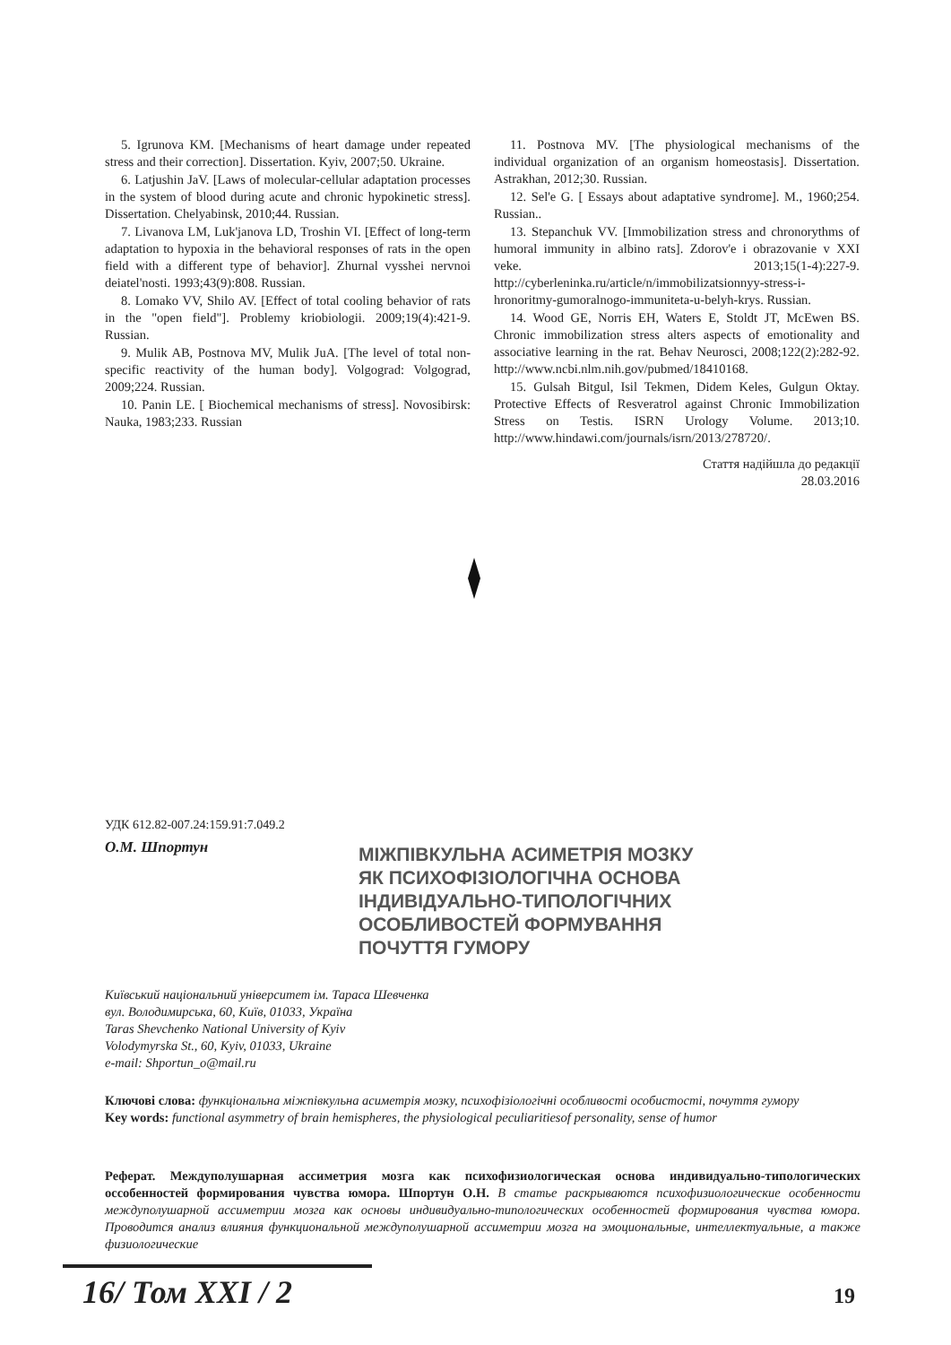5. Igrunova KM. [Mechanisms of heart damage under repeated stress and their correction]. Dissertation. Kyiv, 2007;50. Ukraine.
6. Latjushin JaV. [Laws of molecular-cellular adaptation processes in the system of blood during acute and chronic hypokinetic stress]. Dissertation. Chelyabinsk, 2010;44. Russian.
7. Livanova LM, Luk'janova LD, Troshin VI. [Effect of long-term adaptation to hypoxia in the behavioral responses of rats in the open field with a different type of behavior]. Zhurnal vysshei nervnoi deiatel'nosti. 1993;43(9):808. Russian.
8. Lomako VV, Shilo AV. [Effect of total cooling behavior of rats in the "open field"]. Problemy kriobiologii. 2009;19(4):421-9. Russian.
9. Mulik AB, Postnova MV, Mulik JuA. [The level of total non-specific reactivity of the human body]. Volgograd: Volgograd, 2009;224. Russian.
10. Panin LE. [ Biochemical mechanisms of stress]. Novosibirsk: Nauka, 1983;233. Russian
11. Postnova MV. [The physiological mechanisms of the individual organization of an organism homeostasis]. Dissertation. Astrakhan, 2012;30. Russian.
12. Sel'e G. [ Essays about adaptative syndrome]. M., 1960;254. Russian..
13. Stepanchuk VV. [Immobilization stress and chronorythms of humoral immunity in albino rats]. Zdorov'e i obrazovanie v XXI veke. 2013;15(1-4):227-9. http://cyberleninka.ru/article/n/immobilizatsionnyy-stress-i-hronoritmy-gumoralnogo-immuniteta-u-belyh-krys. Russian.
14. Wood GE, Norris EH, Waters E, Stoldt JT, McEwen BS. Chronic immobilization stress alters aspects of emotionality and associative learning in the rat. Behav Neurosci, 2008;122(2):282-92. http://www.ncbi.nlm.nih.gov/pubmed/18410168.
15. Gulsah Bitgul, Isil Tekmen, Didem Keles, Gulgun Oktay. Protective Effects of Resveratrol against Chronic Immobilization Stress on Testis. ISRN Urology Volume. 2013;10. http://www.hindawi.com/journals/isrn/2013/278720/.
Стаття надійшла до редакції
28.03.2016
УДК 612.82-007.24:159.91:7.049.2
О.М. Шпортун
МІЖПІВКУЛЬНА АСИМЕТРІЯ МОЗКУ
ЯК ПСИХОФІЗІОЛОГІЧНА ОСНОВА
ІНДИВІДУАЛЬНО-ТИПОЛОГІЧНИХ
ОСОБЛИВОСТЕЙ ФОРМУВАННЯ
ПОЧУТТЯ ГУМОРУ
Київський національний університет ім. Тараса Шевченка
вул. Володимирська, 60, Київ, 01033, Україна
Taras Shevchenko National University of Kyiv
Volodymyrska St., 60, Kyiv, 01033, Ukraine
e-mail: Shportun_o@mail.ru
Ключові слова: функціональна міжпівкульна асиметрія мозку, психофізіологічні особливості особистості, почуття гумору
Key words: functional asymmetry of brain hemispheres, the physiological peculiaritiesof personality, sense of humor
Реферат. Междуполушарная ассиметрия мозга как психофизиологическая основа индивидуально-типологических оссобенностей формирования чувства юмора. Шпортун О.Н. В статье раскрываются психофизиологические особенности междуполушарной ассиметрии мозга как основы индивидуально-типологических особенностей формирования чувства юмора. Проводится анализ влияния функциональной междуполушарной ассиметрии мозга на эмоциональные, интеллектуальные, а также физиологические
16/ Том XXI / 2 19